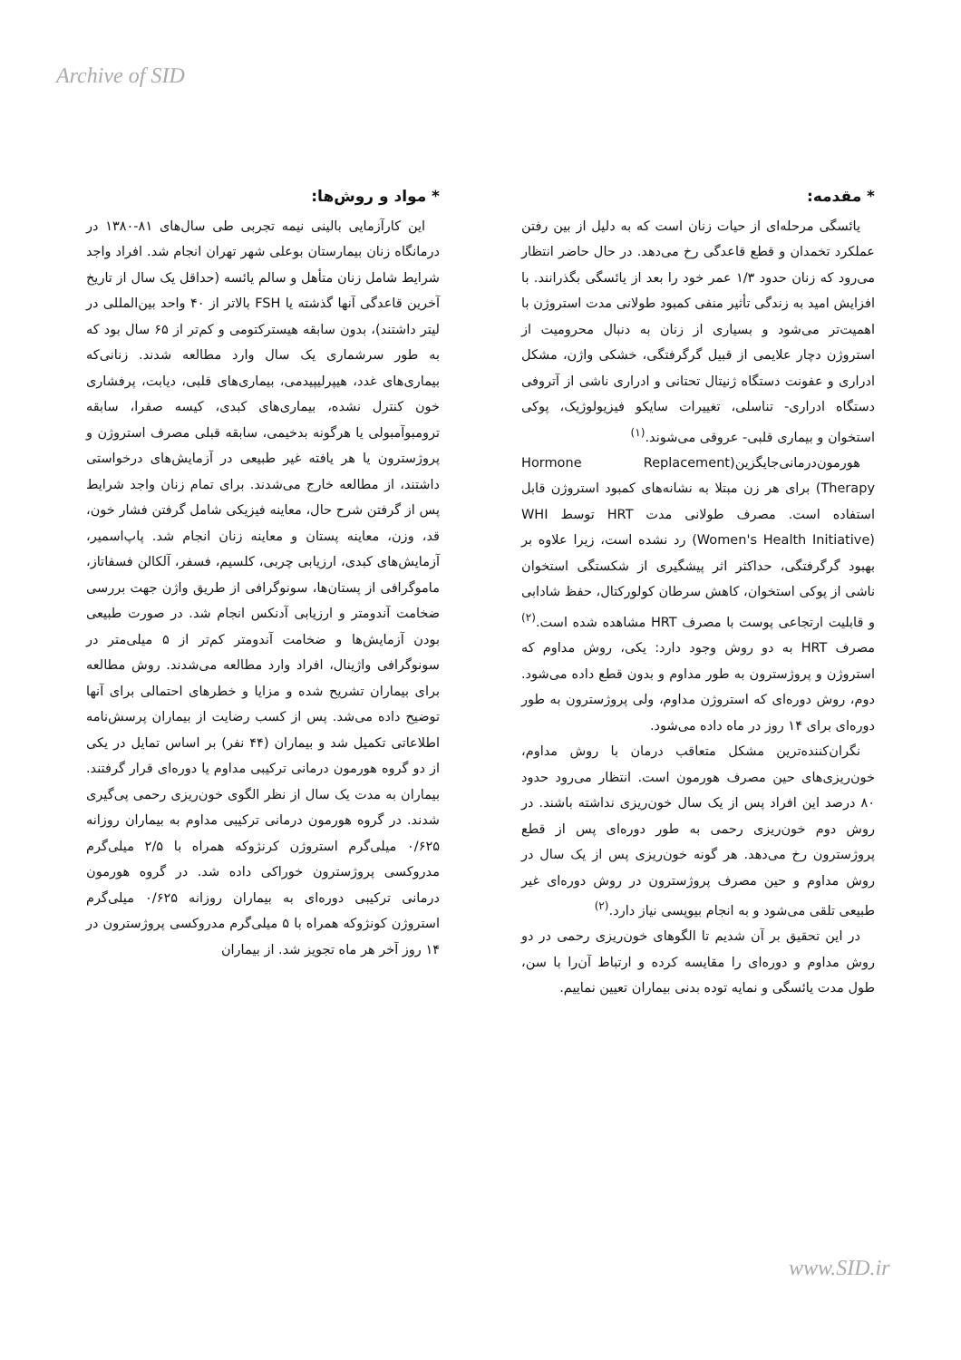Archive of SID
* مقدمه:
یائسگی مرحله‌ای از حیات زنان است که به دلیل از بین رفتن عملکرد تخمدان و قطع قاعدگی رخ می‌دهد. در حال حاضر انتظار می‌رود که زنان حدود ۱/۳ عمر خود را بعد از یائسگی بگذرانند. با افزایش امید به زندگی تأثیر منفی کمبود طولانی مدت استروژن با اهمیت‌تر می‌شود و بسیاری از زنان به دنبال محرومیت از استروژن دچار علایمی از قبیل گرگرفتگی، خشکی واژن، مشکل ادراری و عفونت دستگاه ژنیتال تحتانی و ادراری ناشی از آتروفی دستگاه ادراری- تناسلی، تغییرات سایکو فیزیولوژیک، پوکی استخوان و بیماری قلبی- عروقی می‌شوند.<sup>(۱)</sup>
هورمون‌درمانی‌جایگزین(Hormone Replacement Therapy) برای هر زن مبتلا به نشانه‌های کمبود استروژن قابل استفاده است. مصرف طولانی مدت HRT توسط WHI (Women's Health Initiative) رد نشده است، زیرا علاوه بر بهبود گرگرفتگی، حداکثر اثر پیشگیری از شکستگی استخوان ناشی از پوکی استخوان، کاهش سرطان کولورکتال، حفظ شادابی و قابلیت ارتجاعی پوست با مصرف HRT مشاهده شده است.<sup>(۲)</sup> مصرف HRT به دو روش وجود دارد: یکی، روش مداوم که استروژن و پروژسترون به طور مداوم و بدون قطع داده می‌شود. دوم، روش دوره‌ای که استروژن مداوم، ولی پروژسترون به طور دوره‌ای برای ۱۴ روز در ماه داده می‌شود.
نگران‌کننده‌ترین مشکل متعاقب درمان با روش مداوم، خون‌ریزی‌های حین مصرف هورمون است. انتظار می‌رود حدود ۸۰ درصد این افراد پس از یک سال خون‌ریزی نداشته باشند. در روش دوم خون‌ریزی رحمی به طور دوره‌ای پس از قطع پروژسترون رخ می‌دهد. هر گونه خون‌ریزی پس از یک سال در روش مداوم و حین مصرف پروژسترون در روش دوره‌ای غیر طبیعی تلقی می‌شود و به انجام بیوپسی نیاز دارد.<sup>(۲)</sup>
در این تحقیق بر آن شدیم تا الگوهای خون‌ریزی رحمی در دو روش مداوم و دوره‌ای را مقایسه کرده و ارتباط آن‌را با سن، طول مدت یائسگی و نمایه توده بدنی بیماران تعیین نماییم.
* مواد و روش‌ها:
این کارآزمایی بالینی نیمه تجربی طی سال‌های ۸۱-۱۳۸۰ در درمانگاه زنان بیمارستان بوعلی شهر تهران انجام شد. افراد واجد شرایط شامل زنان متأهل و سالم یائسه (حداقل یک سال از تاریخ آخرین قاعدگی آنها گذشته یا FSH بالاتر از ۴۰ واحد بین‌المللی در لیتر داشتند)، بدون سابقه هیسترکتومی و کم‌تر از ۶۵ سال بود که به طور سرشماری یک سال وارد مطالعه شدند. زنانی‌که بیماری‌های غدد، هیپرلیپیدمی، بیماری‌های قلبی، دیابت، پرفشاری خون کنترل نشده، بیماری‌های کبدی، کیسه صفرا، سابقه ترومبوآمبولی یا هرگونه بدخیمی، سابقه قبلی مصرف استروژن و پروژسترون یا هر یافته غیر طبیعی در آزمایش‌های درخواستی داشتند، از مطالعه خارج می‌شدند. برای تمام زنان واجد شرایط پس از گرفتن شرح حال، معاینه فیزیکی شامل گرفتن فشار خون، قد، وزن، معاینه پستان و معاینه زنان انجام شد. پاپ‌اسمیر، آزمایش‌های کبدی، ارزیابی چربی، کلسیم، فسفر، آلکالن فسفاتاز، ماموگرافی از پستان‌ها، سونوگرافی از طریق واژن جهت بررسی ضخامت آندومتر و ارزیابی آدنکس انجام شد. در صورت طبیعی بودن آزمایش‌ها و ضخامت آندومتر کم‌تر از ۵ میلی‌متر در سونوگرافی واژینال، افراد وارد مطالعه می‌شدند. روش مطالعه برای بیماران تشریح شده و مزایا و خطرهای احتمالی برای آنها توضیح داده می‌شد. پس از کسب رضایت از بیماران پرسش‌نامه اطلاعاتی تکمیل شد و بیماران (۴۴ نفر) بر اساس تمایل در یکی از دو گروه هورمون درمانی ترکیبی مداوم یا دوره‌ای قرار گرفتند. بیماران به مدت یک سال از نظر الگوی خون‌ریزی رحمی پی‌گیری شدند. در گروه هورمون درمانی ترکیبی مداوم به بیماران روزانه ۰/۶۲۵ میلی‌گرم استروژن کرنژوکه همراه با ۲/۵ میلی‌گرم مدروکسی پروژسترون خوراکی داده شد. در گروه هورمون درمانی ترکیبی دوره‌ای به بیماران روزانه ۰/۶۲۵ میلی‌گرم استروژن کونژوکه همراه با ۵ میلی‌گرم مدروکسی پروژسترون در ۱۴ روز آخر هر ماه تجویز شد. از بیماران
www.SID.ir